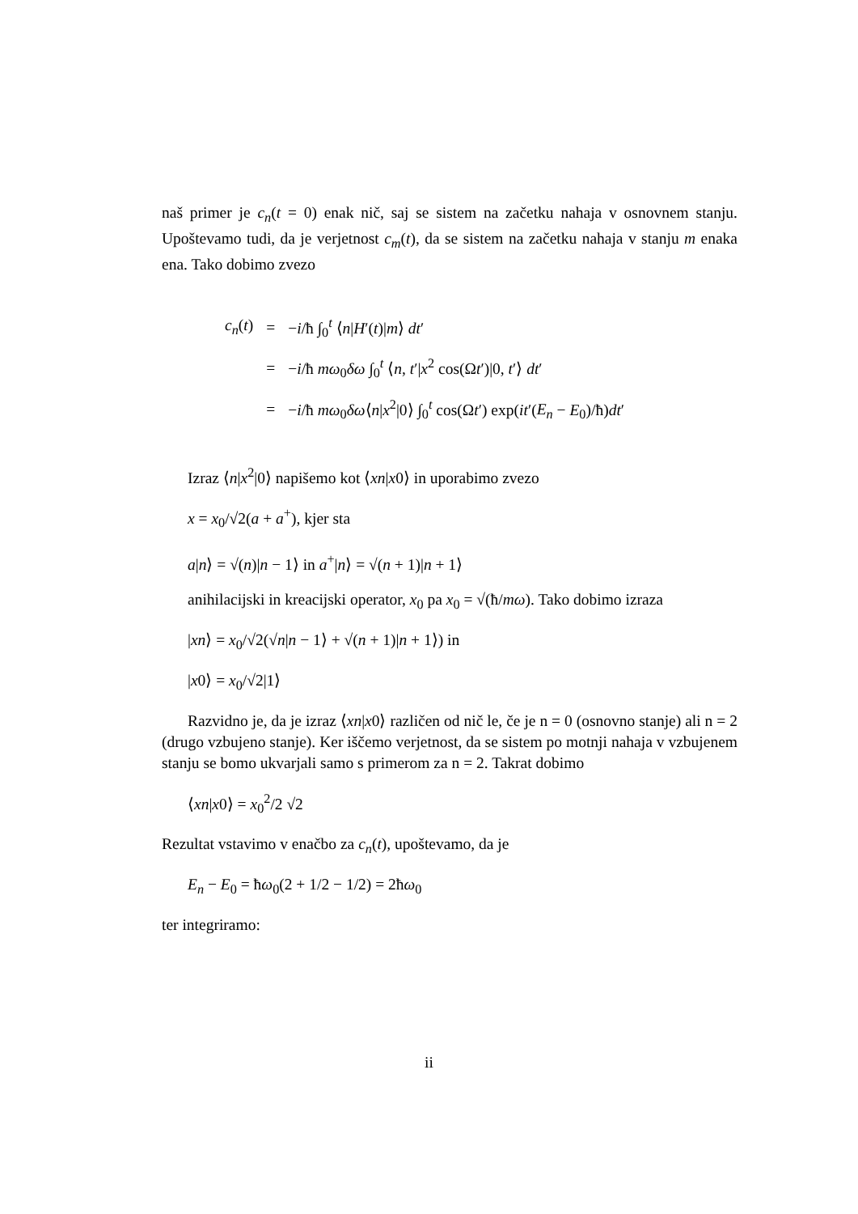naš primer je c<sub>n</sub>(t = 0) enak nič, saj se sistem na začetku nahaja v osnovnem stanju. Upoštevamo tudi, da je verjetnost c<sub>m</sub>(t), da se sistem na začetku nahaja v stanju m enaka ena. Tako dobimo zvezo
| c<sub>n</sub> ( t ) | = | − i /ħ ∫<sub>0</sub><sup>t</sup> ⟨ n / H ′( t )/ m ⟩ dt ′ |
| | = | − i /ħ mω<sub>0</sub> δω ∫<sub>0</sub><sup>t</sup> ⟨ n , t ′/ x<sup>2</sup> cos(Ω t ′)/0, t ′⟩ dt ′ |
| | = | − i /ħ mω<sub>0</sub> δω ⟨ n / x<sup>2</sup>/0⟩ ∫<sub>0</sub><sup>t</sup> cos(Ω t ′) exp( it ′( E<sub>n</sub> − E<sub>0</sub>)/ħ) dt ′ |
Izraz ⟨n|x<sup>2</sup>|0⟩ napišemo kot ⟨xn|x0⟩ in uporabimo zvezo
x = x<sub>0</sub>/√2(a + a<sup>+</sup>), kjer sta
a|n⟩ = √(n)|n − 1⟩ in a<sup>+</sup>|n⟩ = √(n + 1)|n + 1⟩
anihilacijski in kreacijski operator, x<sub>0</sub> pa x<sub>0</sub> = √(ħ/mω). Tako dobimo izraza
|xn⟩ = x<sub>0</sub>/√2(√n|n − 1⟩ + √(n + 1)|n + 1⟩) in
|x0⟩ = x<sub>0</sub>/√2|1⟩
Razvidno je, da je izraz ⟨xn|x0⟩ različen od nič le, če je n = 0 (osnovno stanje) ali n = 2 (drugo vzbujeno stanje). Ker iščemo verjetnost, da se sistem po motnji nahaja v vzbujenem stanju se bomo ukvarjali samo s primerom za n = 2. Takrat dobimo
⟨xn|x0⟩ = x<sub>0</sub><sup>2</sup>/2 √2
Rezultat vstavimo v enačbo za c<sub>n</sub>(t), upoštevamo, da je
E<sub>n</sub> − E<sub>0</sub> = ħω<sub>0</sub>(2 + 1/2 − 1/2) = 2ħω<sub>0</sub>
ter integriramo:
ii